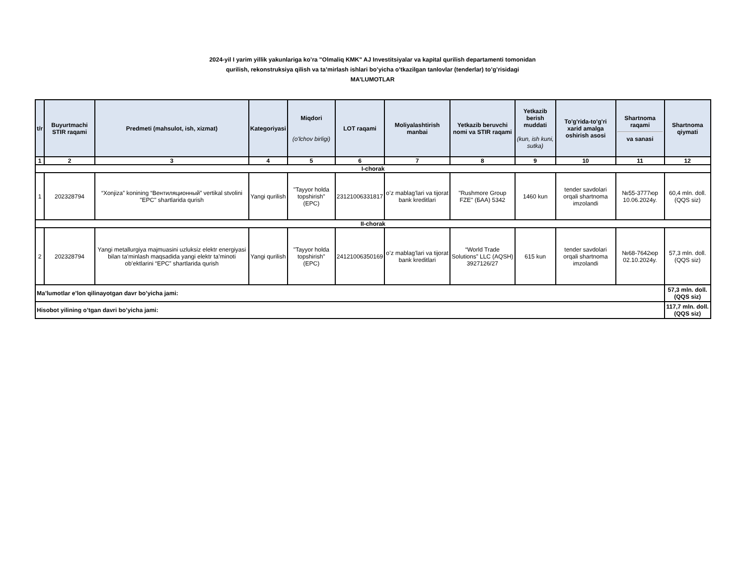2024-yil I yarim yillik yakunlariga ko’ra "Olmaliq KMK" AJ Investitsiyalar va kapital qurilish departamenti tomonidan
qurilish, rekonstruksiya qilish va ta’mirlash ishlari bo’yicha o’tkazilgan tanlovlar (tenderlar) to’g’risidagi
MA’LUMOTLAR
| t/r | Buyurtmachi STIR raqami | Predmeti (mahsulot, ish, xizmat) | Kategoriyasi | Miqdori (o'lchov birligi) | LOT raqami | Moliyalashtirish manbai | Yetkazib beruvchi nomi va STIR raqami | Yetkazib berish muddati (kun, ish kuni, sutka) | To'g'rida-to'g'ri xarid amalga oshirish asosi | Shartnoma raqami va sanasi | Shartnoma qiymati |
| --- | --- | --- | --- | --- | --- | --- | --- | --- | --- | --- | --- |
| 1 | 2 | 3 | 4 | 5 | 6 | 7 | 8 | 9 | 10 | 11 | 12 |
| I-chorak | | | | | | | | | | | |
| 1 | 202328794 | “Xonjiza” konining “Вентиляционный” vertikal stvolini "EPC" shartlarida qurish | Yangi qurilish | "Tayyor holda topshirish" (EPC) | 23121006331817 | o’z mablag’lari va tijorat bank kreditlari | "Rushmore Group FZE" (БАА) 5342 | 1460 kun | tender savdolari orqali shartnoma imzolandi | №55-3777юр 10.06.2024y. | 60,4 mln. doll. (QQS siz) |
| II-chorak | | | | | | | | | | | |
| 2 | 202328794 | Yangi metallurgiya majmuasini uzluksiz elektr energiyasi bilan ta’minlash maqsadida yangi elektr ta’minoti ob’ektlarini “EPC” shartlarida qurish | Yangi qurilish | "Tayyor holda topshirish" (EPC) | 24121006350169 | o’z mablag’lari va tijorat bank kreditlari | “World Trade Solutions” LLC (AQSH) 3927126/27 | 615 kun | tender savdolari orqali shartnoma imzolandi | №68-7642юр 02.10.2024y. | 57,3 mln. doll. (QQS siz) |
| Ma’lumotlar e’lon qilinayotgan davr bo’yicha jami: | | | | | | | | | | | 57,3 mln. doll. (QQS siz) |
| Hisobot yilining o’tgan davri bo’yicha jami: | | | | | | | | | | | 117,7 mln. doll. (QQS siz) |